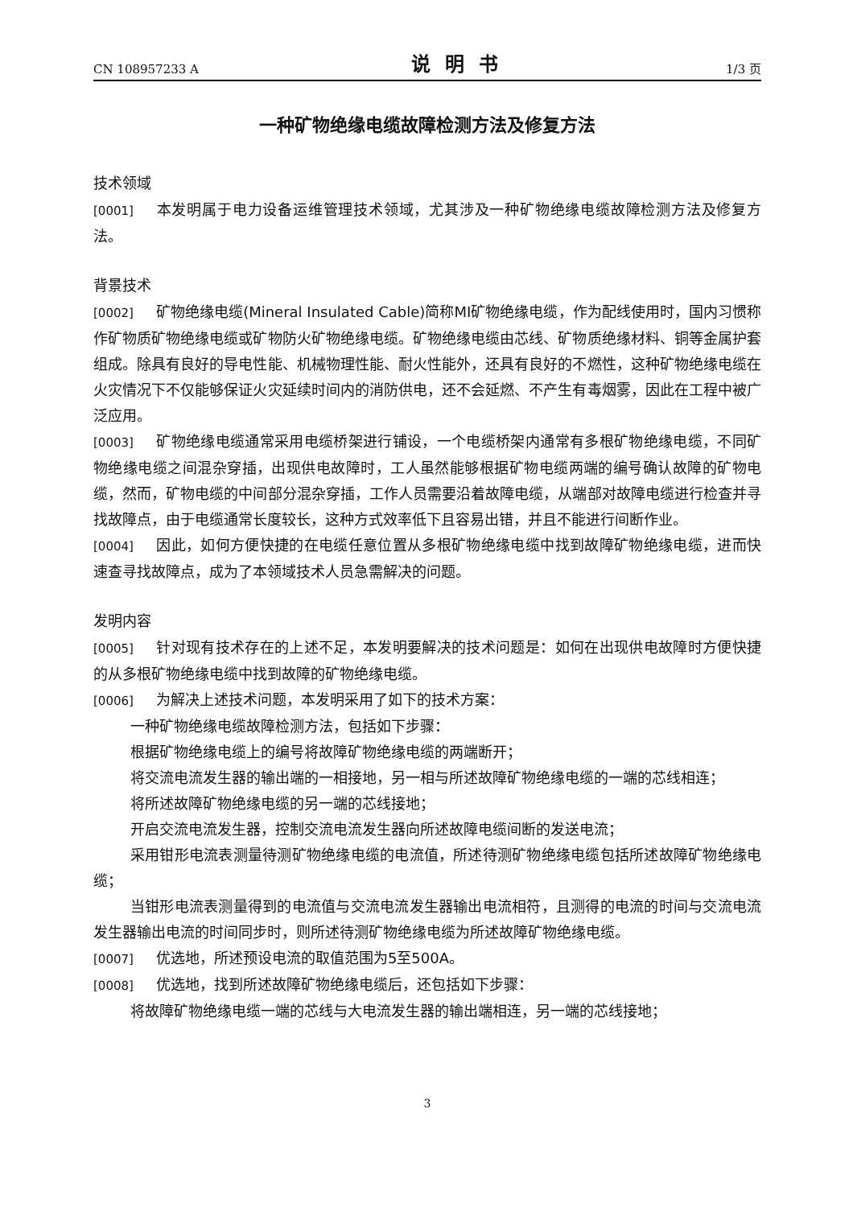CN 108957233 A 说明书 1/3 页
一种矿物绝缘电缆故障检测方法及修复方法
技术领域
[0001] 本发明属于电力设备运维管理技术领域，尤其涉及一种矿物绝缘电缆故障检测方法及修复方法。
背景技术
[0002] 矿物绝缘电缆(Mineral Insulated Cable)简称MI矿物绝缘电缆，作为配线使用时，国内习惯称作矿物质矿物绝缘电缆或矿物防火矿物绝缘电缆。矿物绝缘电缆由芯线、矿物质绝缘材料、铜等金属护套组成。除具有良好的导电性能、机械物理性能、耐火性能外，还具有良好的不燃性，这种矿物绝缘电缆在火灾情况下不仅能够保证火灾延续时间内的消防供电，还不会延燃、不产生有毒烟雾，因此在工程中被广泛应用。
[0003] 矿物绝缘电缆通常采用电缆桥架进行铺设，一个电缆桥架内通常有多根矿物绝缘电缆，不同矿物绝缘电缆之间混杂穿插，出现供电故障时，工人虽然能够根据矿物电缆两端的编号确认故障的矿物电缆，然而，矿物电缆的中间部分混杂穿插，工作人员需要沿着故障电缆，从端部对故障电缆进行检查并寻找故障点，由于电缆通常长度较长，这种方式效率低下且容易出错，并且不能进行间断作业。
[0004] 因此，如何方便快捷的在电缆任意位置从多根矿物绝缘电缆中找到故障矿物绝缘电缆，进而快速查寻找故障点，成为了本领域技术人员急需解决的问题。
发明内容
[0005] 针对现有技术存在的上述不足，本发明要解决的技术问题是：如何在出现供电故障时方便快捷的从多根矿物绝缘电缆中找到故障的矿物绝缘电缆。
[0006] 为解决上述技术问题，本发明采用了如下的技术方案：
一种矿物绝缘电缆故障检测方法，包括如下步骤：
根据矿物绝缘电缆上的编号将故障矿物绝缘电缆的两端断开；
将交流电流发生器的输出端的一相接地，另一相与所述故障矿物绝缘电缆的一端的芯线相连；
将所述故障矿物绝缘电缆的另一端的芯线接地；
开启交流电流发生器，控制交流电流发生器向所述故障电缆间断的发送电流；
采用钳形电流表测量待测矿物绝缘电缆的电流值，所述待测矿物绝缘电缆包括所述故障矿物绝缘电缆；
当钳形电流表测量得到的电流值与交流电流发生器输出电流相符，且测得的电流的时间与交流电流发生器输出电流的时间同步时，则所述待测矿物绝缘电缆为所述故障矿物绝缘电缆。
[0007] 优选地，所述预设电流的取值范围为5至500A。
[0008] 优选地，找到所述故障矿物绝缘电缆后，还包括如下步骤：
将故障矿物绝缘电缆一端的芯线与大电流发生器的输出端相连，另一端的芯线接地；
3